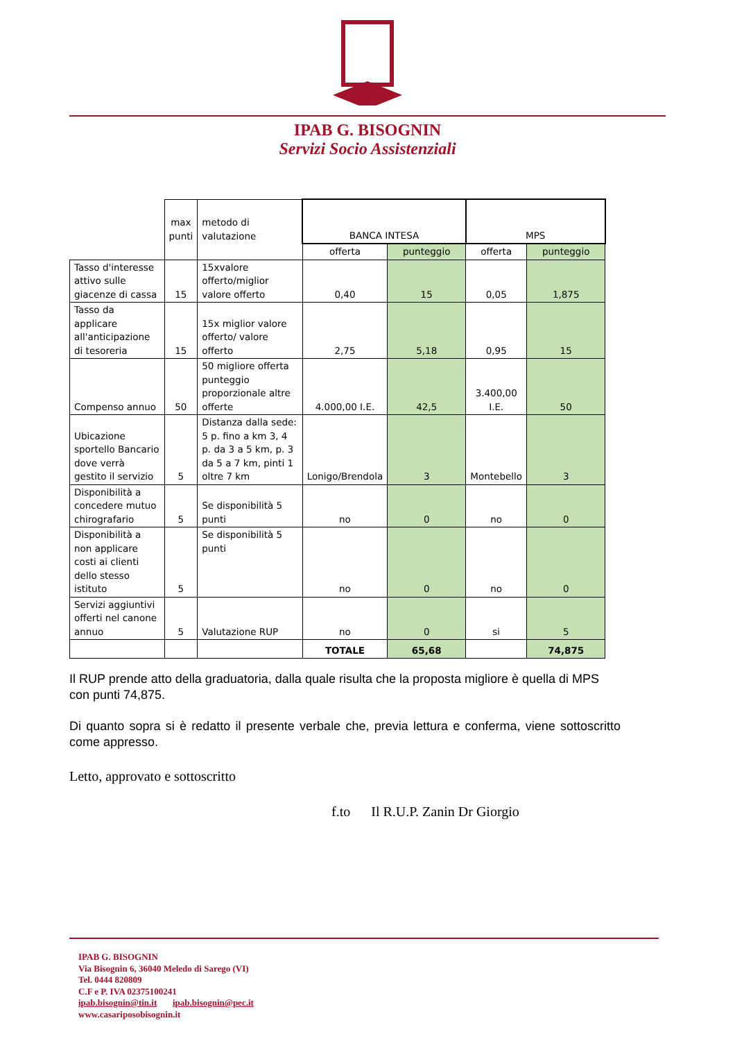IPAB G. BISOGNIN
Servizi Socio Assistenziali
| | max punti | metodo di valutazione | BANCA INTESA | | MPS | |
| | | | offerta | punteggio | offerta | punteggio |
| Tasso d'interesse attivo sulle giacenze di cassa | 15 | 15xvalore offerto/miglior valore offerto | 0,40 | 15 | 0,05 | 1,875 |
| Tasso da applicare all'anticipazione di tesoreria | 15 | 15x miglior valore offerto/ valore offerto | 2,75 | 5,18 | 0,95 | 15 |
| Compenso annuo | 50 | 50 migliore offerta punteggio proporzionale altre offerte | 4.000,00 I.E. | 42,5 | 3.400,00 I.E. | 50 |
| Ubicazione sportello Bancario dove verrà gestito il servizio | 5 | Distanza dalla sede: 5 p. fino a km 3, 4 p. da 3 a 5 km, p. 3 da 5 a 7 km, pinti 1 oltre 7 km | Lonigo/Brendola | 3 | Montebello | 3 |
| Disponibilità a concedere mutuo chirografario | 5 | Se disponibilità 5 punti | no | 0 | no | 0 |
| Disponibilità a non applicare costi ai clienti dello stesso istituto | 5 | Se disponibilità 5 punti | no | 0 | no | 0 |
| Servizi aggiuntivi offerti nel canone annuo | 5 | Valutazione RUP | no | 0 | si | 5 |
| | | | TOTALE | 65,68 | | 74,875 |
Il RUP prende atto della graduatoria, dalla quale risulta che la proposta migliore è quella di MPS con punti 74,875.
Di quanto sopra si è redatto il presente verbale che, previa lettura e conferma, viene sottoscritto come appresso.
Letto, approvato e sottoscritto
f.to Il R.U.P. Zanin Dr Giorgio
IPAB G. BISOGNIN
Via Bisognin 6, 36040 Meledo di Sarego (VI)
Tel. 0444 820809
C.F e P. IVA 02375100241
ipab.bisognin@tin.it ipab.bisognin@pec.it
www.casariposobisognin.it